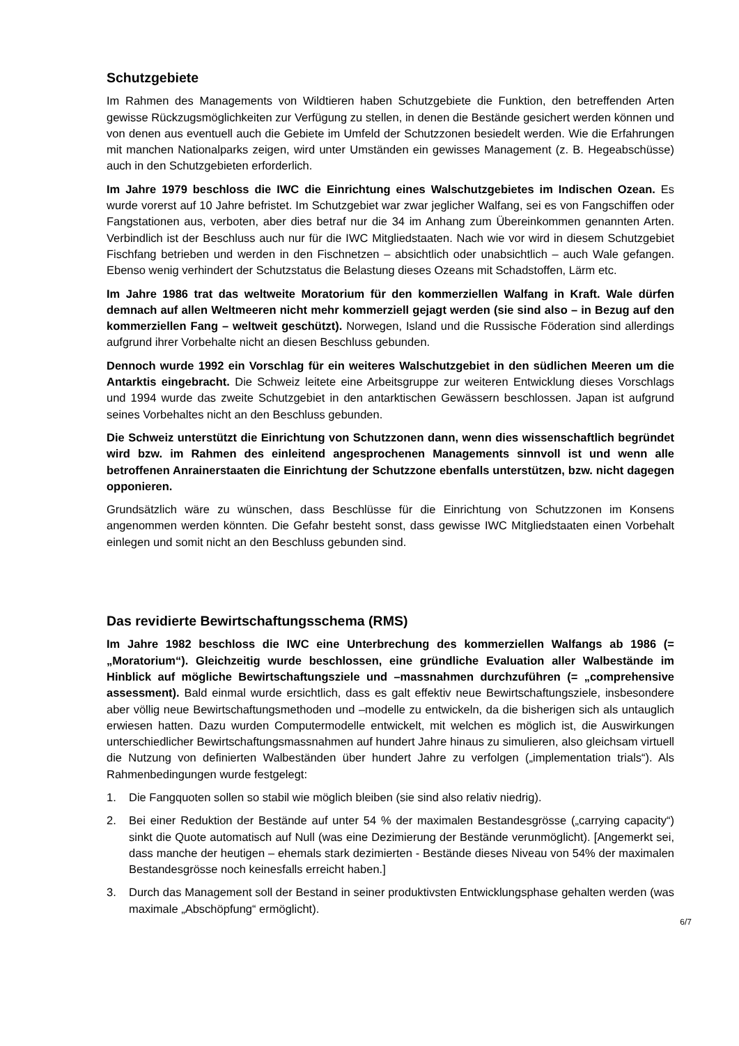Schutzgebiete
Im Rahmen des Managements von Wildtieren haben Schutzgebiete die Funktion, den betreffenden Arten gewisse Rückzugsmöglichkeiten zur Verfügung zu stellen, in denen die Bestände gesichert werden können und von denen aus eventuell auch die Gebiete im Umfeld der Schutzzonen besiedelt werden. Wie die Erfahrungen mit manchen Nationalparks zeigen, wird unter Umständen ein gewisses Management (z. B. Hegeabschüsse) auch in den Schutzgebieten erforderlich.
Im Jahre 1979 beschloss die IWC die Einrichtung eines Walschutzgebietes im Indischen Ozean. Es wurde vorerst auf 10 Jahre befristet. Im Schutzgebiet war zwar jeglicher Walfang, sei es von Fangschiffen oder Fangstationen aus, verboten, aber dies betraf nur die 34 im Anhang zum Übereinkommen genannten Arten. Verbindlich ist der Beschluss auch nur für die IWC Mitgliedstaaten. Nach wie vor wird in diesem Schutzgebiet Fischfang betrieben und werden in den Fischnetzen – absichtlich oder unabsichtlich – auch Wale gefangen. Ebenso wenig verhindert der Schutzstatus die Belastung dieses Ozeans mit Schadstoffen, Lärm etc.
Im Jahre 1986 trat das weltweite Moratorium für den kommerziellen Walfang in Kraft. Wale dürfen demnach auf allen Weltmeeren nicht mehr kommerziell gejagt werden (sie sind also – in Bezug auf den kommerziellen Fang – weltweit geschützt). Norwegen, Island und die Russische Föderation sind allerdings aufgrund ihrer Vorbehalte nicht an diesen Beschluss gebunden.
Dennoch wurde 1992 ein Vorschlag für ein weiteres Walschutzgebiet in den südlichen Meeren um die Antarktis eingebracht. Die Schweiz leitete eine Arbeitsgruppe zur weiteren Entwicklung dieses Vorschlags und 1994 wurde das zweite Schutzgebiet in den antarktischen Gewässern beschlossen. Japan ist aufgrund seines Vorbehaltes nicht an den Beschluss gebunden.
Die Schweiz unterstützt die Einrichtung von Schutzzonen dann, wenn dies wissenschaftlich begründet wird bzw. im Rahmen des einleitend angesprochenen Managements sinnvoll ist und wenn alle betroffenen Anrainerstaaten die Einrichtung der Schutzzone ebenfalls unterstützen, bzw. nicht dagegen opponieren.
Grundsätzlich wäre zu wünschen, dass Beschlüsse für die Einrichtung von Schutzzonen im Konsens angenommen werden könnten. Die Gefahr besteht sonst, dass gewisse IWC Mitgliedstaaten einen Vorbehalt einlegen und somit nicht an den Beschluss gebunden sind.
Das revidierte Bewirtschaftungsschema (RMS)
Im Jahre 1982 beschloss die IWC eine Unterbrechung des kommerziellen Walfangs ab 1986 (= „Moratorium“). Gleichzeitig wurde beschlossen, eine gründliche Evaluation aller Walbestände im Hinblick auf mögliche Bewirtschaftungsziele und –massnahmen durchzuführen (= „comprehensive assessment). Bald einmal wurde ersichtlich, dass es galt effektiv neue Bewirtschaftungsziele, insbesondere aber völlig neue Bewirtschaftungsmethoden und –modelle zu entwickeln, da die bisherigen sich als untauglich erwiesen hatten. Dazu wurden Computermodelle entwickelt, mit welchen es möglich ist, die Auswirkungen unterschiedlicher Bewirtschaftungsmassnahmen auf hundert Jahre hinaus zu simulieren, also gleichsam virtuell die Nutzung von definierten Walbeständen über hundert Jahre zu verfolgen („implementation trials“). Als Rahmenbedingungen wurde festgelegt:
1. Die Fangquoten sollen so stabil wie möglich bleiben (sie sind also relativ niedrig).
2. Bei einer Reduktion der Bestände auf unter 54 % der maximalen Bestandesgrösse („carrying capacity“) sinkt die Quote automatisch auf Null (was eine Dezimierung der Bestände verunmöglicht). [Angemerkt sei, dass manche der heutigen – ehemals stark dezimierten - Bestände dieses Niveau von 54% der maximalen Bestandesgrösse noch keinesfalls erreicht haben.]
3. Durch das Management soll der Bestand in seiner produktivsten Entwicklungsphase gehalten werden (was maximale „Abschöpfung“ ermöglicht).
6/7